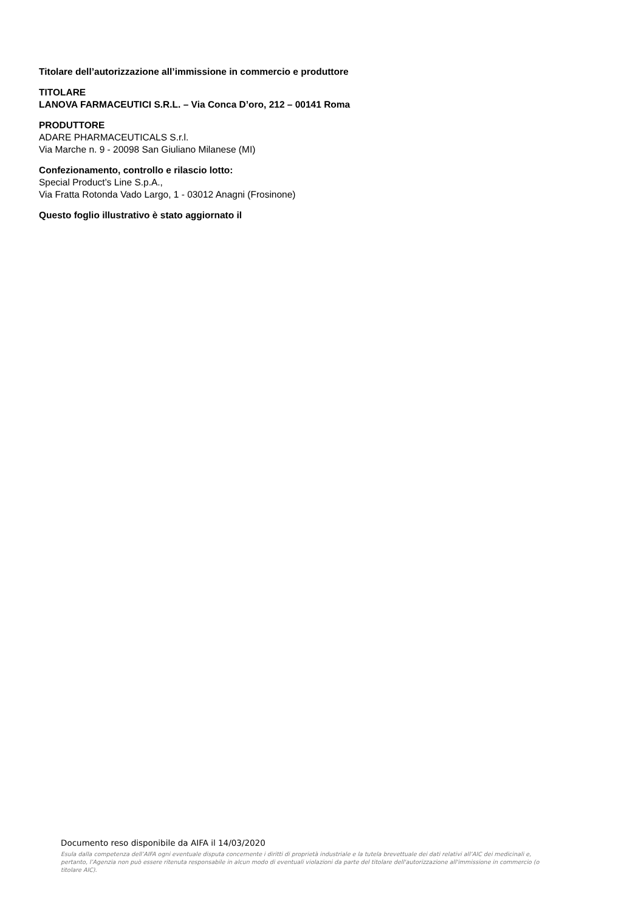Titolare dell’autorizzazione all’immissione in commercio e produttore
TITOLARE
LANOVA FARMACEUTICI S.R.L. – Via Conca D’oro, 212 – 00141 Roma
PRODUTTORE
ADARE PHARMACEUTICALS S.r.l.
Via Marche n. 9 - 20098 San Giuliano Milanese (MI)
Confezionamento, controllo e rilascio lotto:
Special Product’s Line S.p.A.,
Via Fratta Rotonda Vado Largo, 1 - 03012 Anagni (Frosinone)
Questo foglio illustrativo è stato aggiornato il
Documento reso disponibile da AIFA il 14/03/2020
Esula dalla competenza dell’AIFA ogni eventuale disputa concernente i diritti di proprietà industriale e la tutela brevettuale dei dati relativi all’AIC dei medicinali e, pertanto, l’Agenzia non può essere ritenuta responsabile in alcun modo di eventuali violazioni da parte del titolare dell'autorizzazione all'immissione in commercio (o titolare AIC).